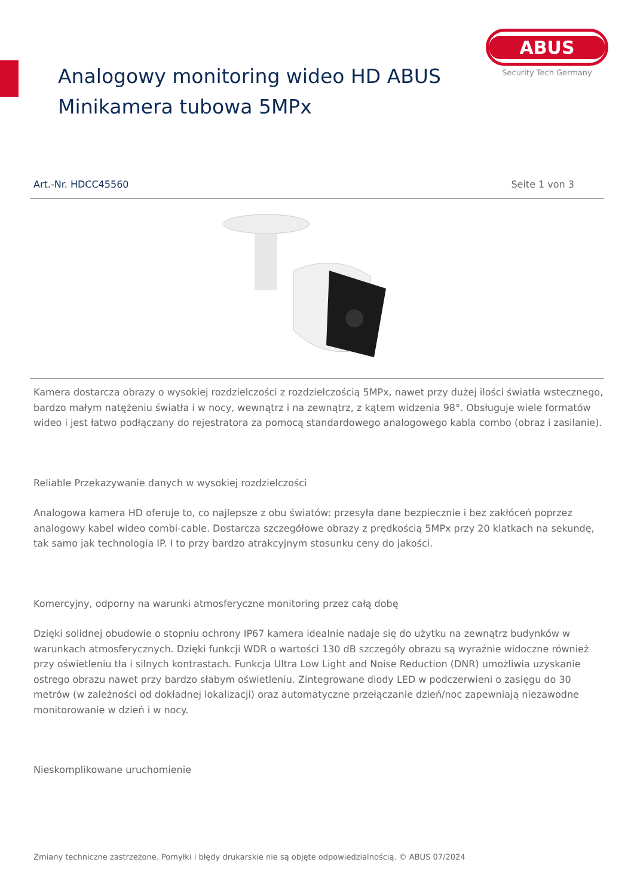Analogowy monitoring wideo HD ABUS
Minikamera tubowa 5MPx
ABUS
Security Tech Germany
Art.-Nr. HDCC45560 Seite 1 von 3
Kamera dostarcza obrazy o wysokiej rozdzielczości z rozdzielczością 5MPx, nawet przy dużej ilości światła wstecznego, bardzo małym natężeniu światła i w nocy, wewnątrz i na zewnątrz, z kątem widzenia 98°. Obsługuje wiele formatów wideo i jest łatwo podłączany do rejestratora za pomocą standardowego analogowego kabla combo (obraz i zasilanie).
Reliable Przekazywanie danych w wysokiej rozdzielczości
Analogowa kamera HD oferuje to, co najlepsze z obu światów: przesyła dane bezpiecznie i bez zakłóceń poprzez analogowy kabel wideo combi-cable. Dostarcza szczegółowe obrazy z prędkością 5MPx przy 20 klatkach na sekundę, tak samo jak technologia IP. I to przy bardzo atrakcyjnym stosunku ceny do jakości.
Komercyjny, odporny na warunki atmosferyczne monitoring przez całą dobę
Dzięki solidnej obudowie o stopniu ochrony IP67 kamera idealnie nadaje się do użytku na zewnątrz budynków w warunkach atmosferycznych. Dzięki funkcji WDR o wartości 130 dB szczegóły obrazu są wyraźnie widoczne również przy oświetleniu tła i silnych kontrastach. Funkcja Ultra Low Light and Noise Reduction (DNR) umożliwia uzyskanie ostrego obrazu nawet przy bardzo słabym oświetleniu. Zintegrowane diody LED w podczerwieni o zasięgu do 30 metrów (w zależności od dokładnej lokalizacji) oraz automatyczne przełączanie dzień/noc zapewniają niezawodne monitorowanie w dzień i w nocy.
Nieskomplikowane uruchomienie
Zmiany techniczne zastrzeżone. Pomyłki i błędy drukarskie nie są objęte odpowiedzialnością. © ABUS 07/2024